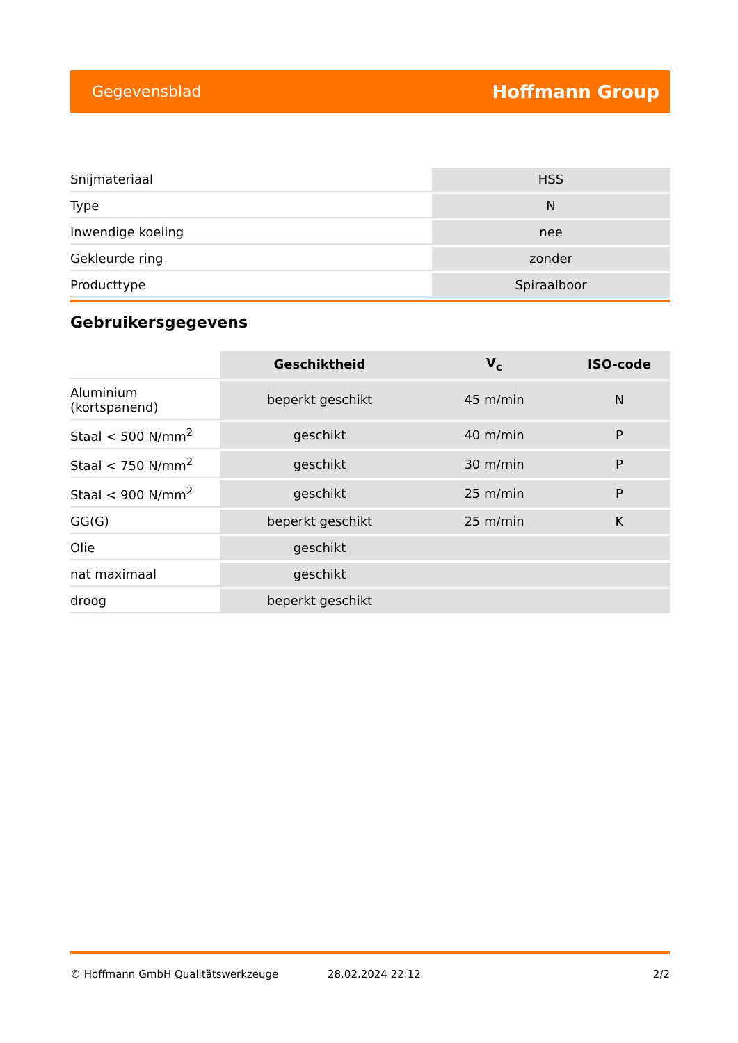Gegevensblad Hoffmann Group
| Snijmateriaal | HSS |
| Type | N |
| Inwendige koeling | nee |
| Gekleurde ring | zonder |
| Producttype | Spiraalboor |
Gebruikersgegevens
| | Geschiktheid | V<sub>c</sub> | ISO-code |
| --- | --- | --- | --- |
| Aluminium (kortspanend) | beperkt geschikt | 45 m/min | N |
| Staal < 500 N/mm<sup>2</sup> | geschikt | 40 m/min | P |
| Staal < 750 N/mm<sup>2</sup> | geschikt | 30 m/min | P |
| Staal < 900 N/mm<sup>2</sup> | geschikt | 25 m/min | P |
| GG(G) | beperkt geschikt | 25 m/min | K |
| Olie | geschikt | | |
| nat maximaal | geschikt | | |
| droog | beperkt geschikt | | |
© Hoffmann GmbH Qualitätswerkzeuge 28.02.2024 22:12 2/2